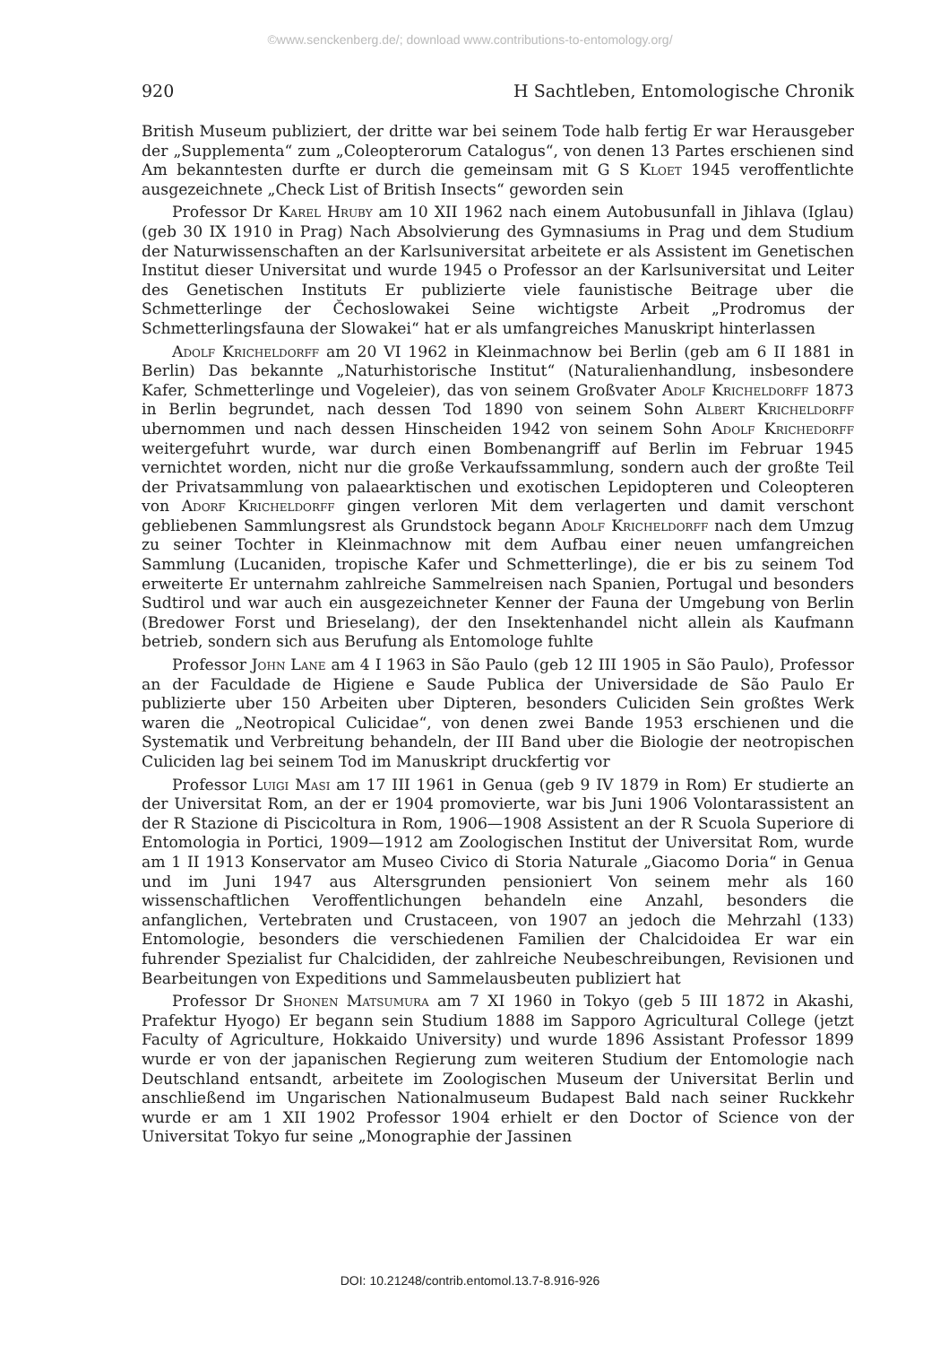©www.senckenberg.de/; download www.contributions-to-entomology.org/
920 H Sachtleben, Entomologische Chronik
British Museum publiziert, der dritte war bei seinem Tode halb fertig Er war Herausgeber der „Supplementa“ zum „Coleopterorum Catalogus“, von denen 13 Partes erschienen sind Am bekanntesten durfte er durch die gemeinsam mit G S Kloet 1945 veroffentlichte ausgezeichnete „Check List of British Insects“ geworden sein
Professor Dr Karel Hruby am 10 XII 1962 nach einem Autobusunfall in Jihlava (Iglau) (geb 30 IX 1910 in Prag) Nach Absolvierung des Gymnasiums in Prag und dem Studium der Naturwissenschaften an der Karlsuniversitat arbeitete er als Assistent im Genetischen Institut dieser Universitat und wurde 1945 o Professor an der Karlsuniversitat und Leiter des Genetischen Instituts Er publizierte viele faunistische Beitrage uber die Schmetterlinge der Čechoslowakei Seine wichtigste Arbeit „Prodromus der Schmetterlingsfauna der Slowakei“ hat er als umfangreiches Manuskript hinterlassen
Adolf Kricheldorff am 20 VI 1962 in Kleinmachnow bei Berlin (geb am 6 II 1881 in Berlin) Das bekannte „Naturhistorische Institut“ (Naturalienhandlung, insbesondere Kafer, Schmetterlinge und Vogeleier), das von seinem Großvater Adolf Kricheldorff 1873 in Berlin begrundet, nach dessen Tod 1890 von seinem Sohn Albert Kricheldorff ubernommen und nach dessen Hinscheiden 1942 von seinem Sohn Adolf Krichedorff weitergefuhrt wurde, war durch einen Bombenangriff auf Berlin im Februar 1945 vernichtet worden, nicht nur die große Verkaufssammlung, sondern auch der großte Teil der Privatsammlung von palaearktischen und exotischen Lepidopteren und Coleopteren von Adorf Kricheldorff gingen verloren Mit dem verlagerten und damit verschont gebliebenen Sammlungsrest als Grundstock begann Adolf Kricheldorff nach dem Umzug zu seiner Tochter in Kleinmachnow mit dem Aufbau einer neuen umfangreichen Sammlung (Lucaniden, tropische Kafer und Schmetterlinge), die er bis zu seinem Tod erweiterte Er unternahm zahlreiche Sammelreisen nach Spanien, Portugal und besonders Sudtirol und war auch ein ausgezeichneter Kenner der Fauna der Umgebung von Berlin (Bredower Forst und Brieselang), der den Insektenhandel nicht allein als Kaufmann betrieb, sondern sich aus Berufung als Entomologe fuhlte
Professor John Lane am 4 I 1963 in São Paulo (geb 12 III 1905 in São Paulo), Professor an der Faculdade de Higiene e Saude Publica der Universidade de São Paulo Er publizierte uber 150 Arbeiten uber Dipteren, besonders Culiciden Sein großtes Werk waren die „Neotropical Culicidae“, von denen zwei Bande 1953 erschienen und die Systematik und Verbreitung behandeln, der III Band uber die Biologie der neotropischen Culiciden lag bei seinem Tod im Manuskript druckfertig vor
Professor Luigi Masi am 17 III 1961 in Genua (geb 9 IV 1879 in Rom) Er studierte an der Universitat Rom, an der er 1904 promovierte, war bis Juni 1906 Volontarassistent an der R Stazione di Piscicoltura in Rom, 1906—1908 Assistent an der R Scuola Superiore di Entomologia in Portici, 1909—1912 am Zoologischen Institut der Universitat Rom, wurde am 1 II 1913 Konservator am Museo Civico di Storia Naturale „Giacomo Doria“ in Genua und im Juni 1947 aus Altersgrunden pensioniert Von seinem mehr als 160 wissenschaftlichen Veroffentlichungen behandeln eine Anzahl, besonders die anfanglichen, Vertebraten und Crustaceen, von 1907 an jedoch die Mehrzahl (133) Entomologie, besonders die verschiedenen Familien der Chalcidoidea Er war ein fuhrender Spezialist fur Chalcididen, der zahlreiche Neubeschreibungen, Revisionen und Bearbeitungen von Expeditions und Sammelausbeuten publiziert hat
Professor Dr Shonen Matsumura am 7 XI 1960 in Tokyo (geb 5 III 1872 in Akashi, Prafektur Hyogo) Er begann sein Studium 1888 im Sapporo Agricultural College (jetzt Faculty of Agriculture, Hokkaido University) und wurde 1896 Assistant Professor 1899 wurde er von der japanischen Regierung zum weiteren Studium der Entomologie nach Deutschland entsandt, arbeitete im Zoologischen Museum der Universitat Berlin und anschließend im Ungarischen Nationalmuseum Budapest Bald nach seiner Ruckkehr wurde er am 1 XII 1902 Professor 1904 erhielt er den Doctor of Science von der Universitat Tokyo fur seine „Monographie der Jassinen
DOI: 10.21248/contrib.entomol.13.7-8.916-926